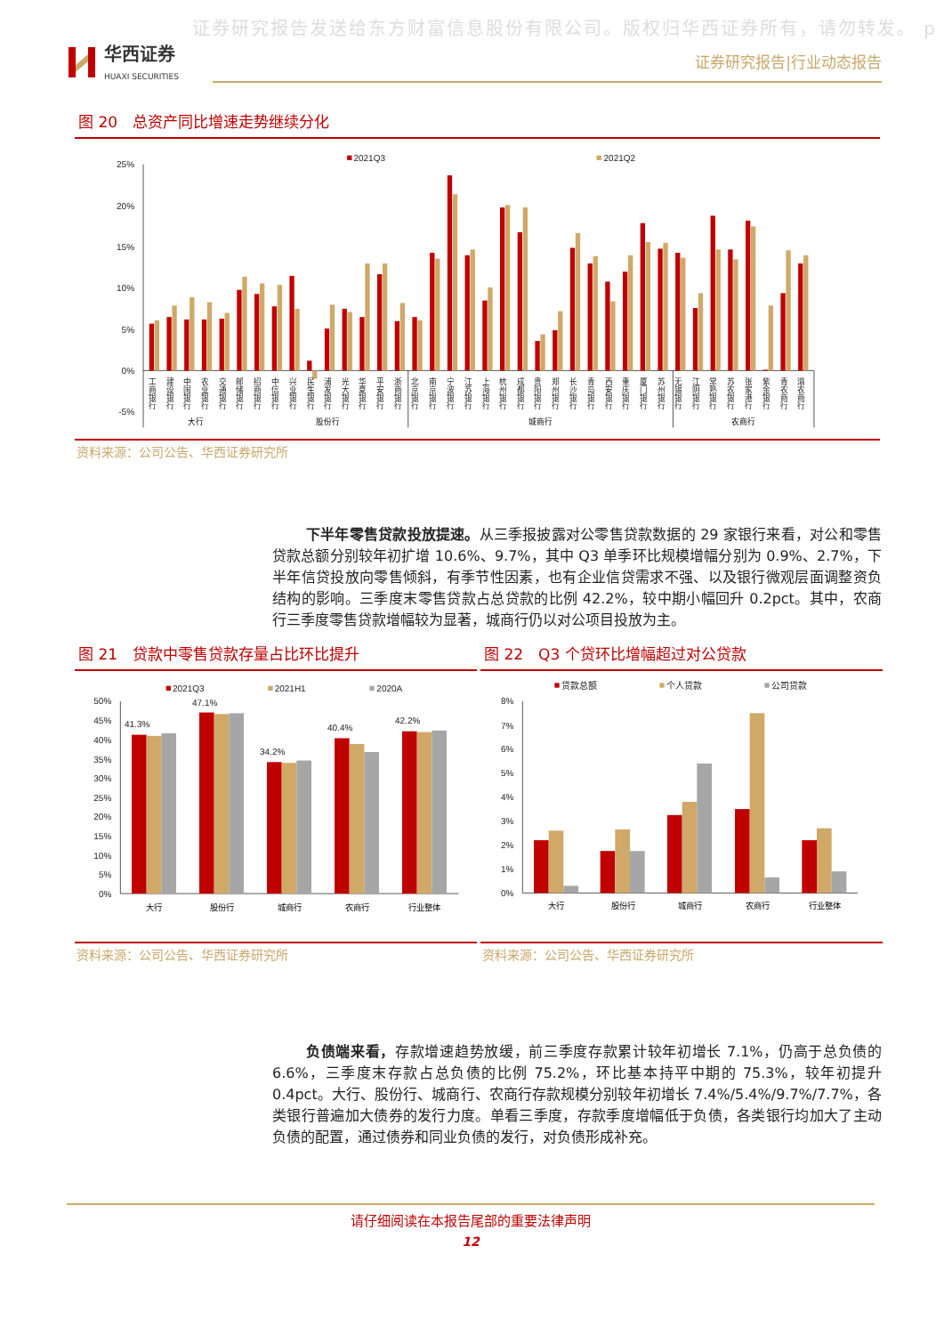证券研究报告发送给东方财富信息股份有限公司。版权归华西证券所有，请勿转发。 p
华西证券
HUAXI SECURITIES
证券研究报告|行业动态报告
图 20　总资产同比增速走势继续分化
25%
20%
15%
10%
5%
0%
-5%
2021Q3
2021Q2
工商银行
建设银行
中国银行
农业银行
交通银行
邮储银行
招商银行
中信银行
兴业银行
民生银行
浦发银行
光大银行
华夏银行
平安银行
浙商银行
北京银行
南京银行
宁波银行
江苏银行
上海银行
杭州银行
成都银行
贵阳银行
郑州银行
长沙银行
青岛银行
西安银行
重庆银行
厦门银行
苏州银行
无锡银行
江阴银行
常熟银行
苏农银行
张家港行
紫金银行
青农商行
渝农商行
大行
股份行
城商行
农商行
资料来源：公司公告、华西证券研究所
下半年零售贷款投放提速。从三季报披露对公零售贷款数据的 29 家银行来看，对公和零售贷款总额分别较年初扩增 10.6%、9.7%，其中 Q3 单季环比规模增幅分别为 0.9%、2.7%，下半年信贷投放向零售倾斜，有季节性因素，也有企业信贷需求不强、以及银行微观层面调整资负结构的影响。三季度末零售贷款占总贷款的比例 42.2%，较中期小幅回升 0.2pct。其中，农商行三季度零售贷款增幅较为显著，城商行仍以对公项目投放为主。
图 21　贷款中零售贷款存量占比环比提升
2021Q3
2021H1
2020A
50%
45%
40%
35%
30%
25%
20%
15%
10%
5%
0%
41.3%
47.1%
34.2%
40.4%
42.2%
大行
股份行
城商行
农商行
行业整体
资料来源：公司公告、华西证券研究所
图 22　Q3 个贷环比增幅超过对公贷款
贷款总额
个人贷款
公司贷款
8%
7%
6%
5%
4%
3%
2%
1%
0%
大行
股份行
城商行
农商行
行业整体
资料来源：公司公告、华西证券研究所
负债端来看，存款增速趋势放缓，前三季度存款累计较年初增长 7.1%，仍高于总负债的 6.6%，三季度末存款占总负债的比例 75.2%，环比基本持平中期的 75.3%，较年初提升 0.4pct。大行、股份行、城商行、农商行存款规模分别较年初增长 7.4%/5.4%/9.7%/7.7%，各类银行普遍加大债券的发行力度。单看三季度，存款季度增幅低于负债，各类银行均加大了主动负债的配置，通过债券和同业负债的发行，对负债形成补充。
请仔细阅读在本报告尾部的重要法律声明
12